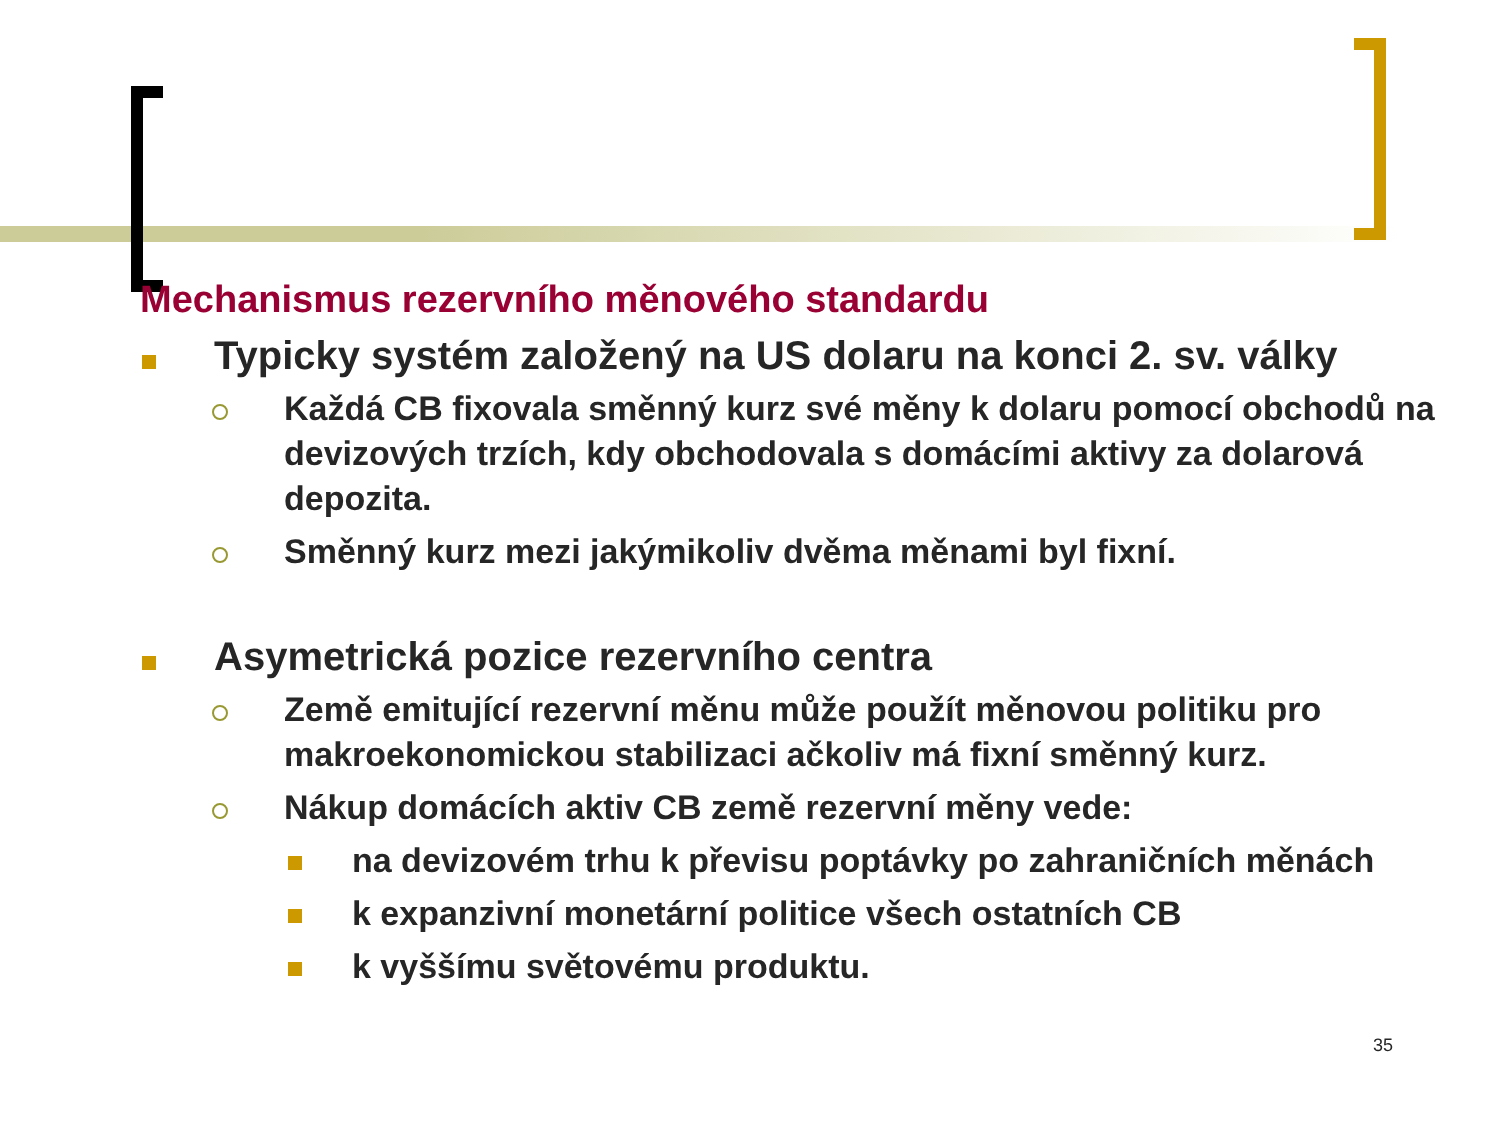Mechanismus rezervního měnového standardu
Typicky systém založený na US dolaru na konci 2. sv. války
Každá CB fixovala směnný kurz své měny k dolaru pomocí obchodů na devizových trzích, kdy obchodovala s domácími aktivy za dolarová depozita.
Směnný kurz mezi jakýmikoliv dvěma měnami byl fixní.
Asymetrická pozice rezervního centra
Země emitující rezervní měnu může použít měnovou politiku pro makroekonomickou stabilizaci ačkoliv má fixní směnný kurz.
Nákup domácích aktiv CB země rezervní měny vede:
na devizovém trhu k převisu poptávky po zahraničních měnách
k expanzivní monetární politice všech ostatních CB
k vyššímu světovému produktu.
35